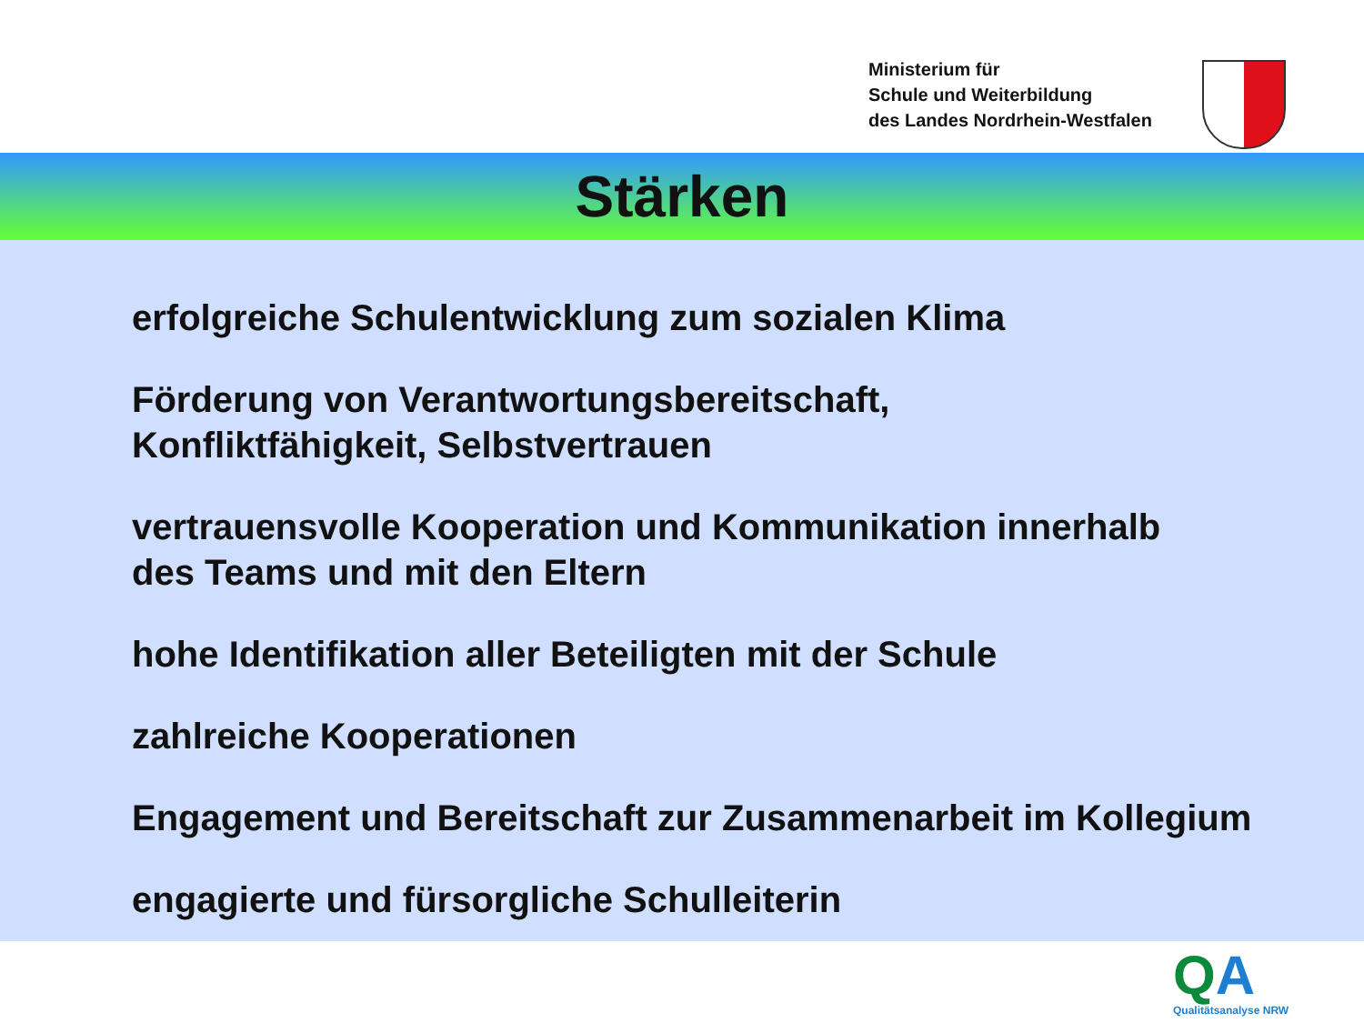Ministerium für
Schule und Weiterbildung
des Landes Nordrhein-Westfalen
Stärken
erfolgreiche Schulentwicklung zum sozialen Klima
Förderung von Verantwortungsbereitschaft,
Konfliktfähigkeit, Selbstvertrauen
vertrauensvolle Kooperation und Kommunikation innerhalb
des Teams und mit den Eltern
hohe Identifikation aller Beteiligten mit der Schule
zahlreiche Kooperationen
Engagement und Bereitschaft zur Zusammenarbeit im Kollegium
engagierte und fürsorgliche Schulleiterin
QA Qualitätsanalyse NRW